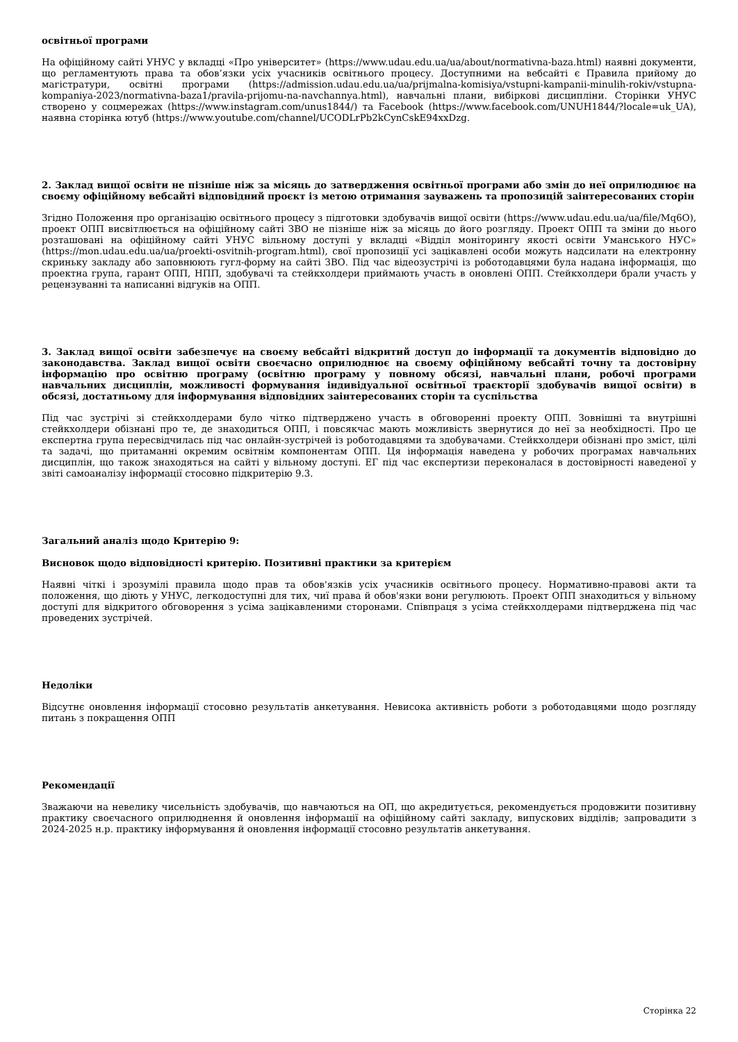освітньої програми
На офіційному сайті УНУС у вкладці «Про університет» (https://www.udau.edu.ua/ua/about/normativna-baza.html) наявні документи, що регламентують права та обов’язки усіх учасників освітнього процесу. Доступними на вебсайті є Правила прийому до магістратури, освітні програми (https://admission.udau.edu.ua/ua/prijmalna-komisiya/vstupni-kampanii-minulih-rokiv/vstupna-kompaniya-2023/normativna-baza1/pravila-prijomu-na-navchannya.html), навчальні плани, вибіркові дисципліни. Сторінки УНУС створено у соцмережах (https://www.instagram.com/unus1844/) та Facebook (https://www.facebook.com/UNUH1844/?locale=uk_UA), наявна сторінка ютуб (https://www.youtube.com/channel/UCODLrPb2kCynCskE94xxDzg.
2. Заклад вищої освіти не пізніше ніж за місяць до затвердження освітньої програми або змін до неї оприлюднює на своєму офіційному вебсайті відповідний проєкт із метою отримання зауважень та пропозицій заінтересованих сторін
Згідно Положення про організацію освітнього процесу з підготовки здобувачів вищої освіти (https://www.udau.edu.ua/ua/file/Mq6O), проект ОПП висвітлюється на офіційному сайті ЗВО не пізніше ніж за місяць до його розгляду. Проект ОПП та зміни до нього розташовані на офіційному сайті УНУС вільному доступі у вкладці «Відділ моніторингу якості освіти Уманського НУС» (https://mon.udau.edu.ua/ua/proekti-osvitnih-program.html), свої пропозиції усі зацікавлені особи можуть надсилати на електронну скриньку закладу або заповнюють гугл-форму на сайті ЗВО. Під час відеозустрічі із роботодавцями була надана інформація, що проектна група, гарант ОПП, НПП, здобувачі та стейкхолдери приймають участь в оновлені ОПП. Стейкхолдери брали участь у рецензуванні та написанні відгуків на ОПП.
3. Заклад вищої освіти забезпечує на своєму вебсайті відкритий доступ до інформації та документів відповідно до законодавства. Заклад вищої освіти своєчасно оприлюднює на своєму офіційному вебсайті точну та достовірну інформацію про освітню програму (освітню програму у повному обсязі, навчальні плани, робочі програми навчальних дисциплін, можливості формування індивідуальної освітньої траєкторії здобувачів вищої освіти) в обсязі, достатньому для інформування відповідних заінтересованих сторін та суспільства
Під час зустрічі зі стейкхолдерами було чітко підтверджено участь в обговоренні проекту ОПП. Зовнішні та внутрішні стейкхолдери обізнані про те, де знаходиться ОПП, і повсякчас мають можливість звернутися до неї за необхідності. Про це експертна група пересвідчилась під час онлайн-зустрічей із роботодавцями та здобувачами. Стейкхолдери обізнані про зміст, цілі та задачі, що притаманні окремим освітнім компонентам ОПП. Ця інформація наведена у робочих програмах навчальних дисциплін, що також знаходяться на сайті у вільному доступі. ЕГ під час експертизи переконалася в достовірності наведеної у звіті самоаналізу інформації стосовно підкритерію 9.3.
Загальний аналіз щодо Критерію 9:
Висновок щодо відповідності критерію. Позитивні практики за критерієм
Наявні чіткі і зрозумілі правила щодо прав та обов'язків усіх учасників освітнього процесу. Нормативно-правові акти та положення, що діють у УНУС, легкодоступні для тих, чиї права й обов'язки вони регулюють. Проект ОПП знаходиться у вільному доступі для відкритого обговорення з усіма зацікавленими сторонами. Співпраця з усіма стейкхолдерами підтверджена під час проведених зустрічей.
Недоліки
Відсутнє оновлення інформації стосовно результатів анкетування. Невисока активність роботи з роботодавцями щодо розгляду питань з покращення ОПП
Рекомендації
Зважаючи на невелику чисельність здобувачів, що навчаються на ОП, що акредитується, рекомендується продовжити позитивну практику своєчасного оприлюднення й оновлення інформації на офіційному сайті закладу, випускових відділів; запровадити з 2024-2025 н.р. практику інформування й оновлення інформації стосовно результатів анкетування.
Сторінка 22